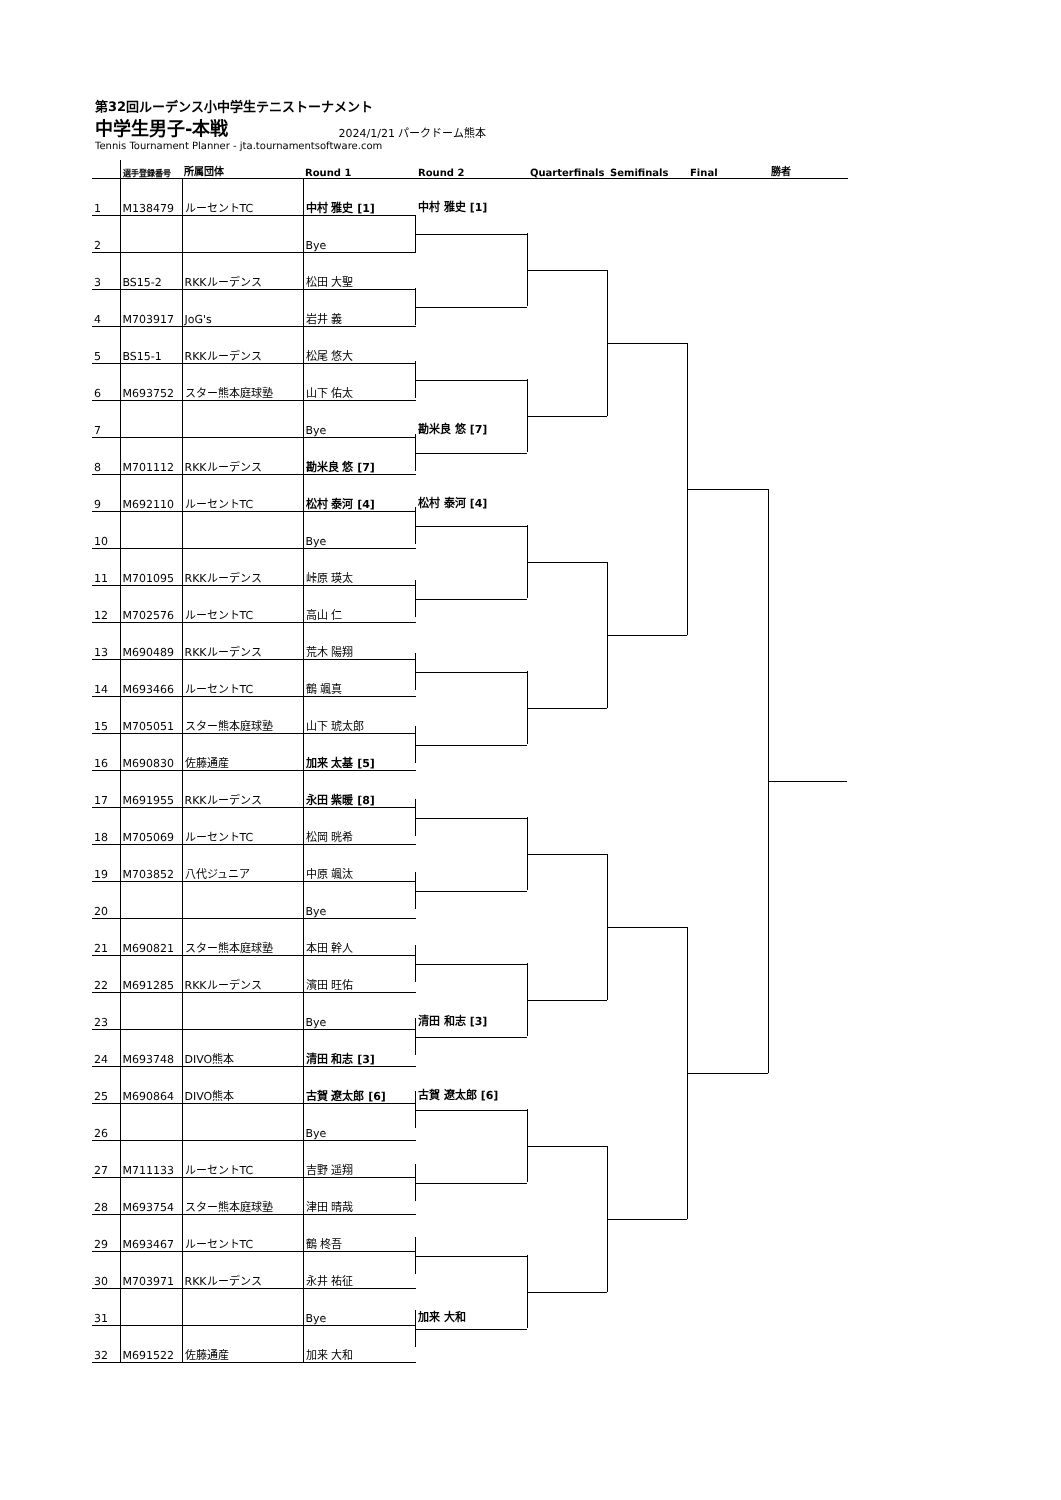第32回ルーデンス小中学生テニストーナメント
中学生男子-本戦 2024/1/21 パークドーム熊本
Tennis Tournament Planner - jta.tournamentsoftware.com
| | 選手登録番号 | 所属団体 | Round 1 | Round 2 | Quarterfinals | Semifinals | Final | 勝者 |
| --- | --- | --- | --- | --- | --- | --- | --- | --- |
| 1 | M138479 | ルーセントTC | 中村 雅史 [1] | 中村 雅史 [1] | | | | |
| 2 | | | Bye | | | | | |
| 3 | BS15-2 | RKKルーデンス | 松田 大聖 | | | | | |
| 4 | M703917 | JoG's | 岩井 義 | | | | | |
| 5 | BS15-1 | RKKルーデンス | 松尾 悠大 | | | | | |
| 6 | M693752 | スター熊本庭球塾 | 山下 佑太 | | | | | |
| 7 | | | Bye | 勘米良 悠 [7] | | | | |
| 8 | M701112 | RKKルーデンス | 勘米良 悠 [7] | | | | | |
| 9 | M692110 | ルーセントTC | 松村 泰河 [4] | 松村 泰河 [4] | | | | |
| 10 | | | Bye | | | | | |
| 11 | M701095 | RKKルーデンス | 峠原 瑛太 | | | | | |
| 12 | M702576 | ルーセントTC | 高山 仁 | | | | | |
| 13 | M690489 | RKKルーデンス | 荒木 陽翔 | | | | | |
| 14 | M693466 | ルーセントTC | 鶴 颯真 | | | | | |
| 15 | M705051 | スター熊本庭球塾 | 山下 琥太郎 | | | | | |
| 16 | M690830 | 佐藤通産 | 加来 太基 [5] | | | | | |
| 17 | M691955 | RKKルーデンス | 永田 紫暖 [8] | | | | | |
| 18 | M705069 | ルーセントTC | 松岡 晄希 | | | | | |
| 19 | M703852 | 八代ジュニア | 中原 颯汰 | | | | | |
| 20 | | | Bye | | | | | |
| 21 | M690821 | スター熊本庭球塾 | 本田 幹人 | | | | | |
| 22 | M691285 | RKKルーデンス | 濱田 旺佑 | | | | | |
| 23 | | | Bye | 清田 和志 [3] | | | | |
| 24 | M693748 | DIVO熊本 | 清田 和志 [3] | | | | | |
| 25 | M690864 | DIVO熊本 | 古賀 遼太郎 [6] | 古賀 遼太郎 [6] | | | | |
| 26 | | | Bye | | | | | |
| 27 | M711133 | ルーセントTC | 吉野 遥翔 | | | | | |
| 28 | M693754 | スター熊本庭球塾 | 津田 晴哉 | | | | | |
| 29 | M693467 | ルーセントTC | 鶴 柊吾 | | | | | |
| 30 | M703971 | RKKルーデンス | 永井 祐征 | | | | | |
| 31 | | | Bye | 加来 大和 | | | | |
| 32 | M691522 | 佐藤通産 | 加来 大和 | | | | | |